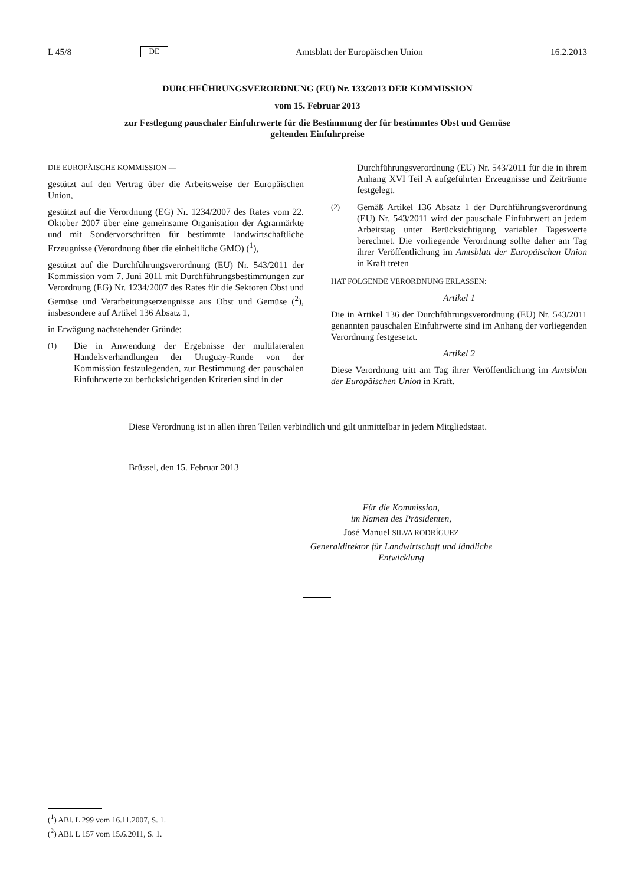L 45/8 DE Amtsblatt der Europäischen Union 16.2.2013
DURCHFÜHRUNGSVERORDNUNG (EU) Nr. 133/2013 DER KOMMISSION
vom 15. Februar 2013
zur Festlegung pauschaler Einfuhrwerte für die Bestimmung der für bestimmtes Obst und Gemüse
geltenden Einfuhrpreise
DIE EUROPÄISCHE KOMMISSION —
gestützt auf den Vertrag über die Arbeitsweise der Europäischen Union,
gestützt auf die Verordnung (EG) Nr. 1234/2007 des Rates vom 22. Oktober 2007 über eine gemeinsame Organisation der Agrarmärkte und mit Sondervorschriften für bestimmte landwirtschaftliche Erzeugnisse (Verordnung über die einheitliche GMO) (<sup>1</sup>),
gestützt auf die Durchführungsverordnung (EU) Nr. 543/2011 der Kommission vom 7. Juni 2011 mit Durchführungsbestimmungen zur Verordnung (EG) Nr. 1234/2007 des Rates für die Sektoren Obst und Gemüse und Verarbeitungserzeugnisse aus Obst und Gemüse (<sup>2</sup>), insbesondere auf Artikel 136 Absatz 1,
in Erwägung nachstehender Gründe:
(1) Die in Anwendung der Ergebnisse der multilateralen Handelsverhandlungen der Uruguay-Runde von der Kommission festzulegenden, zur Bestimmung der pauschalen Einfuhrwerte zu berücksichtigenden Kriterien sind in der
Durchführungsverordnung (EU) Nr. 543/2011 für die in ihrem Anhang XVI Teil A aufgeführten Erzeugnisse und Zeiträume festgelegt.
(2) Gemäß Artikel 136 Absatz 1 der Durchführungsverordnung (EU) Nr. 543/2011 wird der pauschale Einfuhrwert an jedem Arbeitstag unter Berücksichtigung variabler Tageswerte berechnet. Die vorliegende Verordnung sollte daher am Tag ihrer Veröffentlichung im Amtsblatt der Europäischen Union in Kraft treten —
HAT FOLGENDE VERORDNUNG ERLASSEN:
Artikel 1
Die in Artikel 136 der Durchführungsverordnung (EU) Nr. 543/2011 genannten pauschalen Einfuhrwerte sind im Anhang der vorliegenden Verordnung festgesetzt.
Artikel 2
Diese Verordnung tritt am Tag ihrer Veröffentlichung im Amtsblatt der Europäischen Union in Kraft.
Diese Verordnung ist in allen ihren Teilen verbindlich und gilt unmittelbar in jedem Mitgliedstaat.
Brüssel, den 15. Februar 2013
Für die Kommission,
im Namen des Präsidenten,
José Manuel SILVA RODRÍGUEZ
Generaldirektor für Landwirtschaft und ländliche Entwicklung
(<sup>1</sup>) ABl. L 299 vom 16.11.2007, S. 1.
(<sup>2</sup>) ABl. L 157 vom 15.6.2011, S. 1.